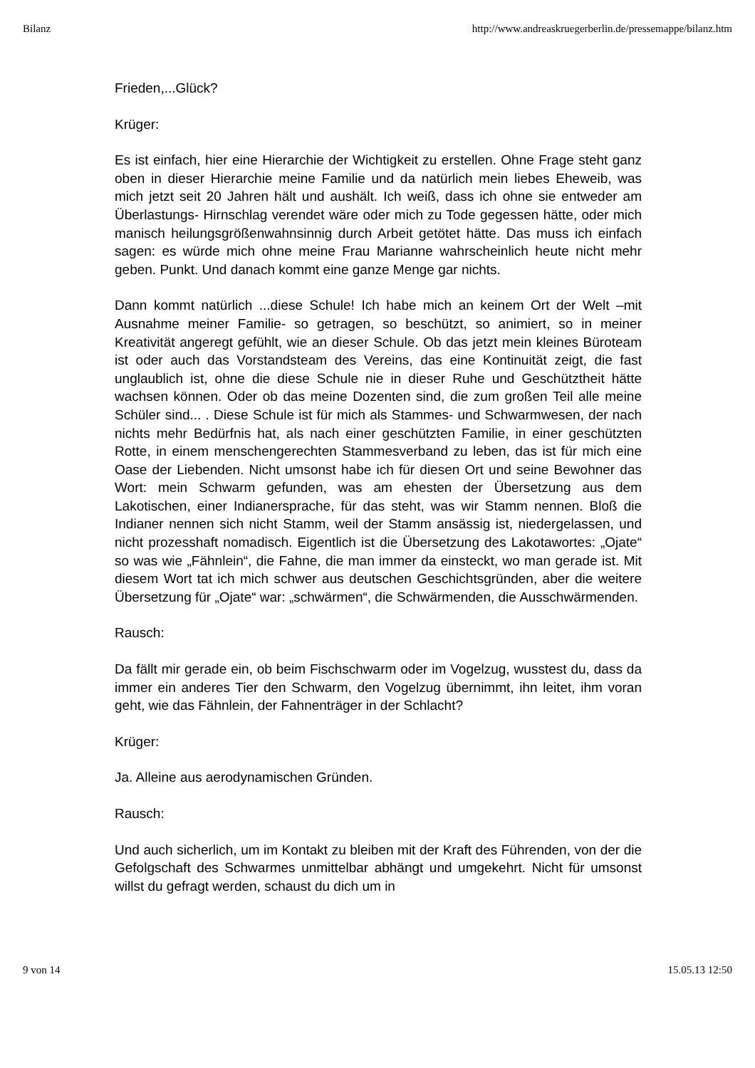Bilanz http://www.andreaskruegerberlin.de/pressemappe/bilanz.htm
Frieden,...Glück?
Krüger:
Es ist einfach, hier eine Hierarchie der Wichtigkeit zu erstellen. Ohne Frage steht ganz oben in dieser Hierarchie meine Familie und da natürlich mein liebes Eheweib, was mich jetzt seit 20 Jahren hält und aushält. Ich weiß, dass ich ohne sie entweder am Überlastungs- Hirnschlag verendet wäre oder mich zu Tode gegessen hätte, oder mich manisch heilungsgrößenwahnsinnig durch Arbeit getötet hätte. Das muss ich einfach sagen: es würde mich ohne meine Frau Marianne wahrscheinlich heute nicht mehr geben. Punkt. Und danach kommt eine ganze Menge gar nichts.
Dann kommt natürlich ...diese Schule! Ich habe mich an keinem Ort der Welt –mit Ausnahme meiner Familie- so getragen, so beschützt, so animiert, so in meiner Kreativität angeregt gefühlt, wie an dieser Schule. Ob das jetzt mein kleines Büroteam ist oder auch das Vorstandsteam des Vereins, das eine Kontinuität zeigt, die fast unglaublich ist, ohne die diese Schule nie in dieser Ruhe und Geschütztheit hätte wachsen können. Oder ob das meine Dozenten sind, die zum großen Teil alle meine Schüler sind... . Diese Schule ist für mich als Stammes- und Schwarmwesen, der nach nichts mehr Bedürfnis hat, als nach einer geschützten Familie, in einer geschützten Rotte, in einem menschengerechten Stammesverband zu leben, das ist für mich eine Oase der Liebenden. Nicht umsonst habe ich für diesen Ort und seine Bewohner das Wort: mein Schwarm gefunden, was am ehesten der Übersetzung aus dem Lakotischen, einer Indianersprache, für das steht, was wir Stamm nennen. Bloß die Indianer nennen sich nicht Stamm, weil der Stamm ansässig ist, niedergelassen, und nicht prozesshaft nomadisch. Eigentlich ist die Übersetzung des Lakotawortes: „Ojate“ so was wie „Fähnlein“, die Fahne, die man immer da einsteckt, wo man gerade ist. Mit diesem Wort tat ich mich schwer aus deutschen Geschichtsgründen, aber die weitere Übersetzung für „Ojate“ war: „schwärmen“, die Schwärmenden, die Ausschwärmenden.
Rausch:
Da fällt mir gerade ein, ob beim Fischschwarm oder im Vogelzug, wusstest du, dass da immer ein anderes Tier den Schwarm, den Vogelzug übernimmt, ihn leitet, ihm voran geht, wie das Fähnlein, der Fahnenträger in der Schlacht?
Krüger:
Ja. Alleine aus aerodynamischen Gründen.
Rausch:
Und auch sicherlich, um im Kontakt zu bleiben mit der Kraft des Führenden, von der die Gefolgschaft des Schwarmes unmittelbar abhängt und umgekehrt. Nicht für umsonst willst du gefragt werden, schaust du dich um in
9 von 14 15.05.13 12:50